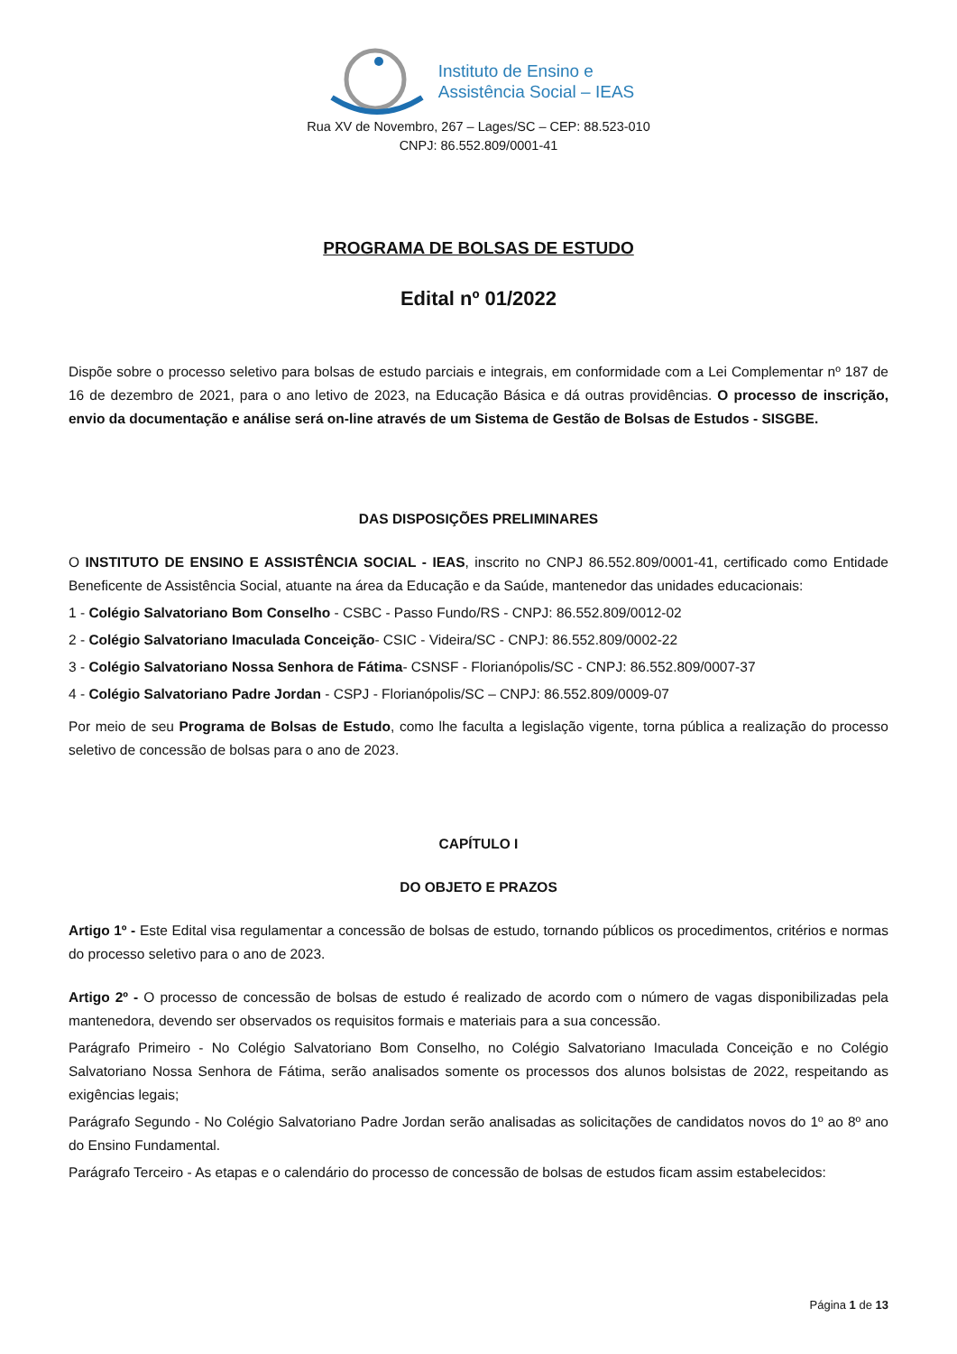Instituto de Ensino e
Assistência Social – IEAS
Rua XV de Novembro, 267 – Lages/SC – CEP: 88.523-010
CNPJ: 86.552.809/0001-41
PROGRAMA DE BOLSAS DE ESTUDO
Edital nº 01/2022
Dispõe sobre o processo seletivo para bolsas de estudo parciais e integrais, em conformidade com a Lei Complementar nº 187 de 16 de dezembro de 2021, para o ano letivo de 2023, na Educação Básica e dá outras providências. O processo de inscrição, envio da documentação e análise será on-line através de um Sistema de Gestão de Bolsas de Estudos - SISGBE.
DAS DISPOSIÇÕES PRELIMINARES
O INSTITUTO DE ENSINO E ASSISTÊNCIA SOCIAL - IEAS, inscrito no CNPJ 86.552.809/0001-41, certificado como Entidade Beneficente de Assistência Social, atuante na área da Educação e da Saúde, mantenedor das unidades educacionais:
1 - Colégio Salvatoriano Bom Conselho - CSBC - Passo Fundo/RS - CNPJ: 86.552.809/0012-02
2 - Colégio Salvatoriano Imaculada Conceição- CSIC - Videira/SC - CNPJ: 86.552.809/0002-22
3 - Colégio Salvatoriano Nossa Senhora de Fátima- CSNSF - Florianópolis/SC - CNPJ: 86.552.809/0007-37
4 - Colégio Salvatoriano Padre Jordan - CSPJ - Florianópolis/SC – CNPJ: 86.552.809/0009-07
Por meio de seu Programa de Bolsas de Estudo, como lhe faculta a legislação vigente, torna pública a realização do processo seletivo de concessão de bolsas para o ano de 2023.
CAPÍTULO I
DO OBJETO E PRAZOS
Artigo 1º - Este Edital visa regulamentar a concessão de bolsas de estudo, tornando públicos os procedimentos, critérios e normas do processo seletivo para o ano de 2023.
Artigo 2º - O processo de concessão de bolsas de estudo é realizado de acordo com o número de vagas disponibilizadas pela mantenedora, devendo ser observados os requisitos formais e materiais para a sua concessão.
Parágrafo Primeiro - No Colégio Salvatoriano Bom Conselho, no Colégio Salvatoriano Imaculada Conceição e no Colégio Salvatoriano Nossa Senhora de Fátima, serão analisados somente os processos dos alunos bolsistas de 2022, respeitando as exigências legais;
Parágrafo Segundo - No Colégio Salvatoriano Padre Jordan serão analisadas as solicitações de candidatos novos do 1º ao 8º ano do Ensino Fundamental.
Parágrafo Terceiro - As etapas e o calendário do processo de concessão de bolsas de estudos ficam assim estabelecidos:
Página 1 de 13